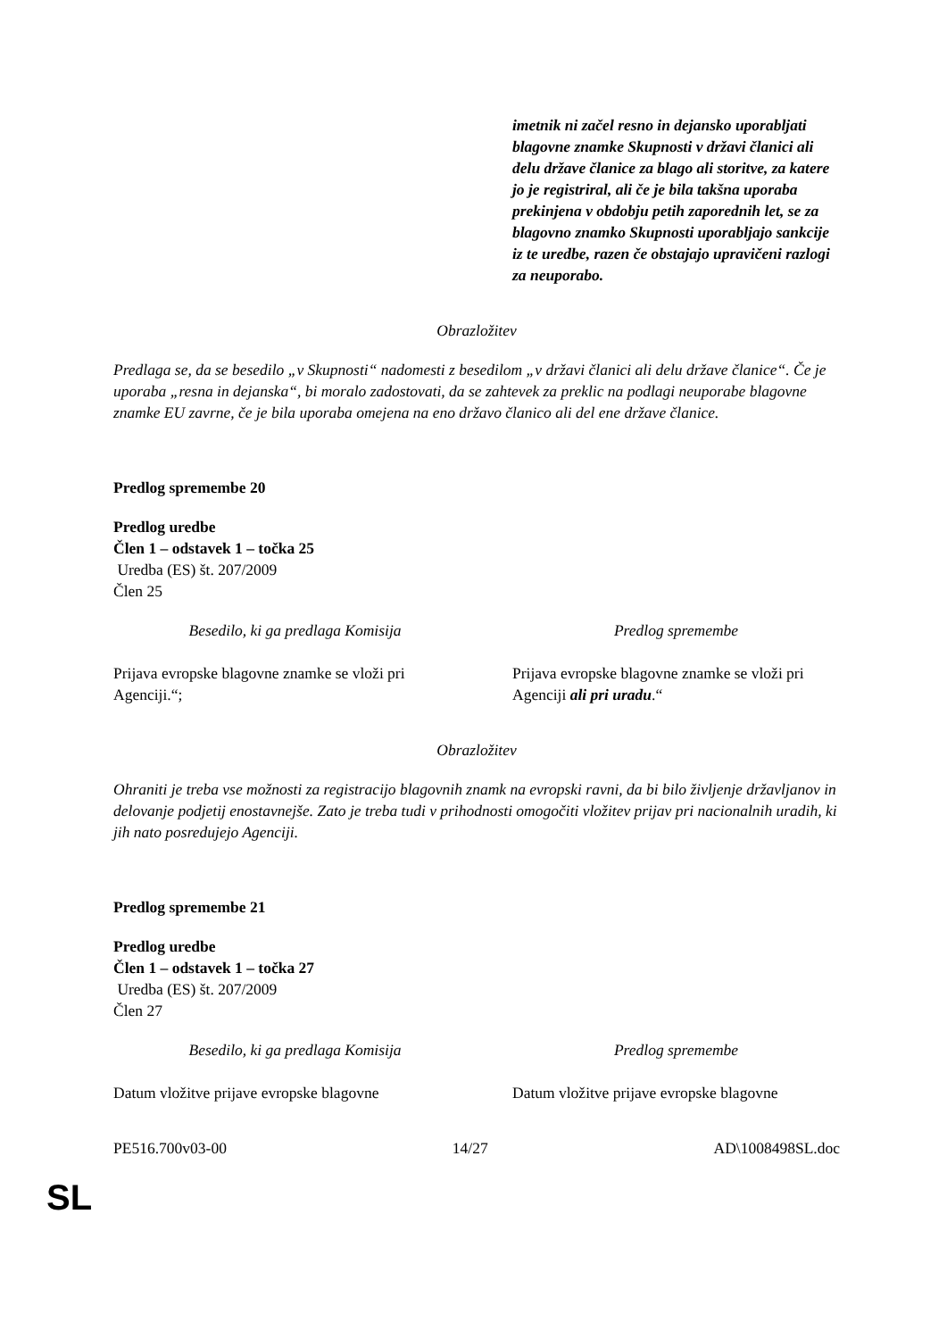| | imetnik ni začel resno in dejansko uporabljati blagovne znamke Skupnosti v državi članici ali delu države članice za blago ali storitve, za katere jo je registriral, ali če je bila takšna uporaba prekinjena v obdobju petih zaporednih let, se za blagovno znamko Skupnosti uporabljajo sankcije iz te uredbe, razen če obstajajo upravičeni razlogi za neuporabo. |
Obrazložitev
Predlaga se, da se besedilo „v Skupnosti“ nadomesti z besedilom „v državi članici ali delu države članice“. Če je uporaba „resna in dejanska“, bi moralo zadostovati, da se zahtevek za preklic na podlagi neuporabe blagovne znamke EU zavrne, če je bila uporaba omejena na eno državo članico ali del ene države članice.
Predlog spremembe 20
Predlog uredbe
Člen 1 – odstavek 1 – točka 25
Uredba (ES) št. 207/2009
Člen 25
| Besedilo, ki ga predlaga Komisija | Predlog spremembe |
| Prijava evropske blagovne znamke se vloži pri Agenciji.“; | Prijava evropske blagovne znamke se vloži pri Agenciji ali pri uradu .“ |
Obrazložitev
Ohraniti je treba vse možnosti za registracijo blagovnih znamk na evropski ravni, da bi bilo življenje državljanov in delovanje podjetij enostavnejše. Zato je treba tudi v prihodnosti omogočiti vložitev prijav pri nacionalnih uradih, ki jih nato posredujejo Agenciji.
Predlog spremembe 21
Predlog uredbe
Člen 1 – odstavek 1 – točka 27
Uredba (ES) št. 207/2009
Člen 27
| Besedilo, ki ga predlaga Komisija | Predlog spremembe |
| Datum vložitve prijave evropske blagovne | Datum vložitve prijave evropske blagovne |
PE516.700v03-00 14/27 AD\1008498SL.doc
SL